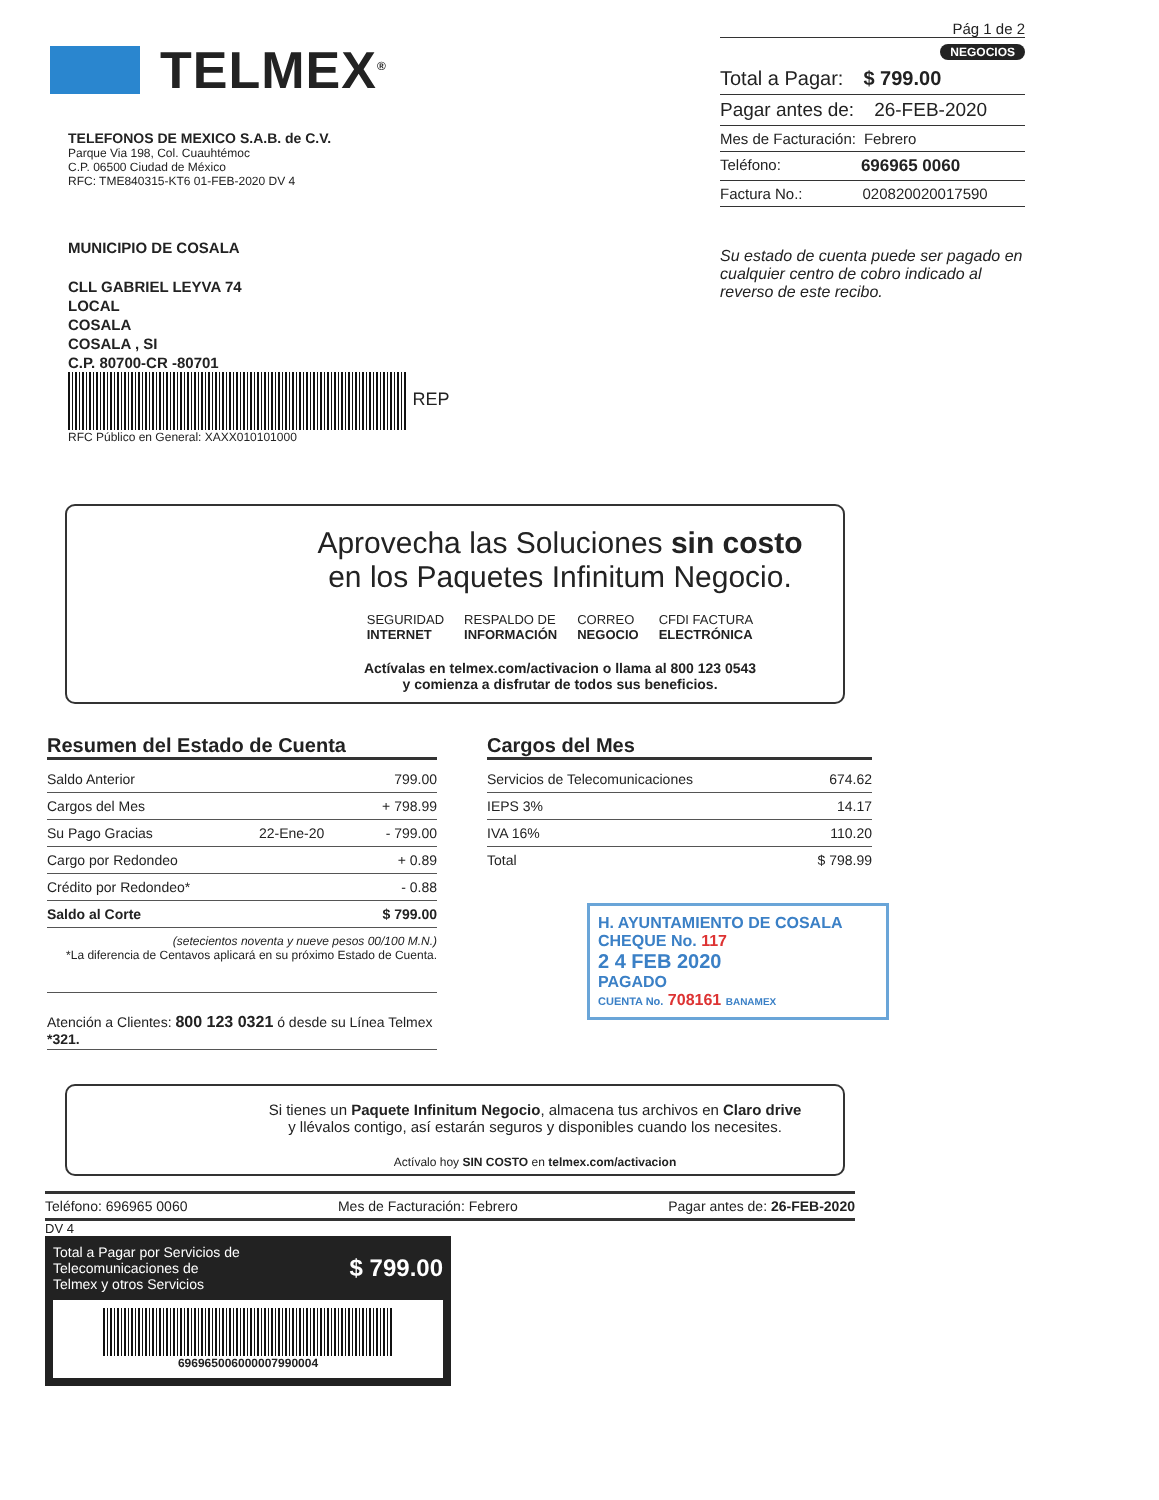TELMEX<sup>®</sup>
TELEFONOS DE MEXICO S.A.B. de C.V.
Parque Via 198, Col. Cuauhtémoc
C.P. 06500 Ciudad de México
RFC: TME840315-KT6 01-FEB-2020 DV 4
MUNICIPIO DE COSALA
CLL GABRIEL LEYVA 74
LOCAL
COSALA
COSALA , SI
C.P. 80700-CR -80701
REP
RFC Público en General: XAXX010101000
Pág 1 de 2
NEGOCIOS
Total a Pagar: $ 799.00
Pagar antes de: 26-FEB-2020
Mes de Facturación: Febrero
Teléfono: 696965 0060
Factura No.: 020820020017590
Su estado de cuenta puede ser pagado en cualquier centro de cobro indicado al reverso de este recibo.
Aprovecha las Soluciones sin costo
en los Paquetes Infinitum Negocio.
SEGURIDAD
INTERNET
RESPALDO DE
INFORMACIÓN
CORREO
NEGOCIO
CFDI FACTURA
ELECTRÓNICA
Actívalas en telmex.com/activacion o llama al 800 123 0543
y comienza a disfrutar de todos sus beneficios.
Resumen del Estado de Cuenta
| Saldo Anterior | | 799.00 |
| Cargos del Mes | | + 798.99 |
| Su Pago Gracias | 22-Ene-20 | - 799.00 |
| Cargo por Redondeo | | + 0.89 |
| Crédito por Redondeo* | | - 0.88 |
| Saldo al Corte | | $ 799.00 |
(setecientos noventa y nueve pesos 00/100 M.N.)
*La diferencia de Centavos aplicará en su próximo Estado de Cuenta.
Atención a Clientes: 800 123 0321 ó desde su Línea Telmex *321.
Cargos del Mes
| Servicios de Telecomunicaciones | 674.62 |
| IEPS 3% | 14.17 |
| IVA 16% | 110.20 |
| Total | $ 798.99 |
H. AYUNTAMIENTO DE COSALA
CHEQUE No. 117
2 4 FEB 2020
PAGADO
CUENTA No. 708161 BANAMEX
Si tienes un Paquete Infinitum Negocio, almacena tus archivos en Claro drive
y llévalos contigo, así estarán seguros y disponibles cuando los necesites.
Actívalo hoy SIN COSTO en telmex.com/activacion
Teléfono: 696965 0060 Mes de Facturación: Febrero Pagar antes de: 26-FEB-2020
DV 4
Total a Pagar por Servicios de
Telecomunicaciones de
Telmex y otros Servicios $ 799.00
696965006000007990004